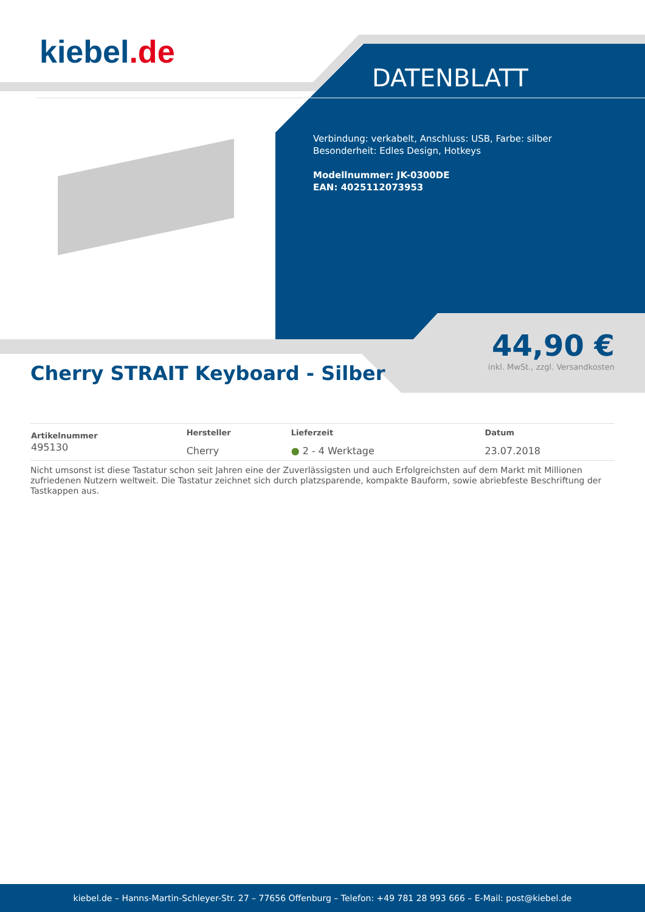kiebel.de
DATENBLATT
Verbindung: verkabelt, Anschluss: USB, Farbe: silber
Besonderheit: Edles Design, Hotkeys
Modellnummer: JK-0300DE
EAN: 4025112073953
44,90 €
inkl. MwSt., zzgl. Versandkosten
Cherry STRAIT Keyboard - Silber
| Artikelnummer | Hersteller | Lieferzeit | Datum |
| --- | --- | --- | --- |
| 495130 | Cherry | ● 2 - 4 Werktage | 23.07.2018 |
Nicht umsonst ist diese Tastatur schon seit Jahren eine der Zuverlässigsten und auch Erfolgreichsten auf dem Markt mit Millionen zufriedenen Nutzern weltweit. Die Tastatur zeichnet sich durch platzsparende, kompakte Bauform, sowie abriebfeste Beschriftung der Tastkappen aus.
kiebel.de – Hanns-Martin-Schleyer-Str. 27 – 77656 Offenburg – Telefon: +49 781 28 993 666 – E-Mail: post@kiebel.de